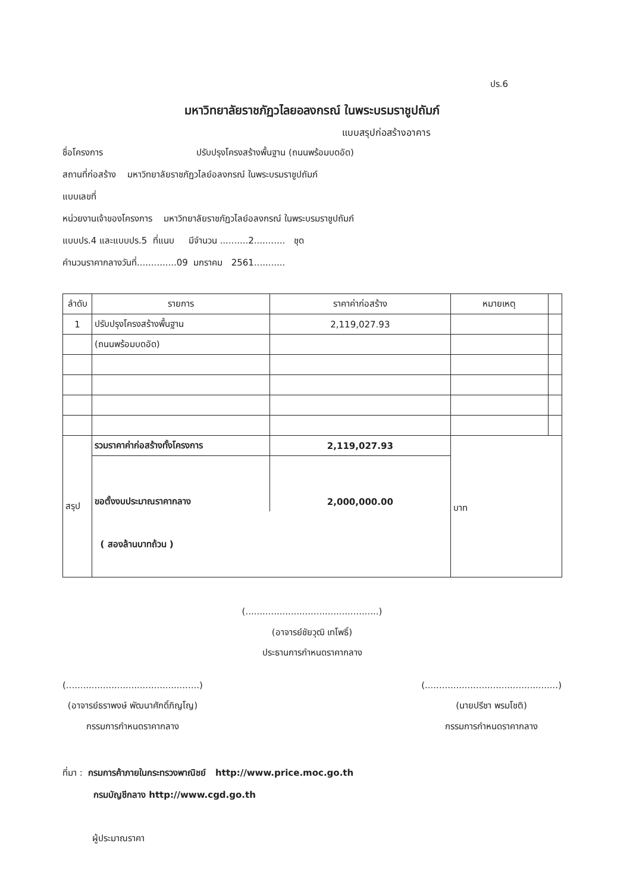ปร.6
มหาวิทยาลัยราชภัฏวไลยอลงกรณ์ ในพระบรมราชูปถัมภ์
แบบสรุปก่อสร้างอาคาร
ชื่อโครงการ ปรับปรุงโครงสร้างพื้นฐาน (ถนนพร้อมบดอัด)
สถานที่ก่อสร้าง มหาวิทยาลัยราชภัฏวไลย์อลงกรณ์ ในพระบรมราชูปถัมภ์
แบบเลขที่
หน่วยงานเจ้าของโครงการ มหาวิทยาลัยราชภัฏวไลย์อลงกรณ์ ในพระบรมราชูปถัมภ์
แบบปร.4 และแบบปร.5 ที่แนบ มีจำนวน ..........2........... ชุด
คำนวนราคากลางวันที่..............09 มกราคม 2561...........
| ลำดับ | รายการ | ราคาค่าก่อสร้าง | หมายเหตุ | |
| --- | --- | --- | --- | --- |
| 1 | ปรับปรุงโครงสร้างพื้นฐาน | 2,119,027.93 | | |
| | (ถนนพร้อมบดอัด) | | | |
| สรุป | รวมราคาค่าก่อสร้างทั้งโครงการ | 2,119,027.93 | บาท | |
| | ขอตั้งงบประมาณราคากลาง | 2,000,000.00 | | |
| | ( สองล้านบาทถ้วน ) | | | |
(...............................................)
(อาจารย์ชัยวุฒิ เทโพธิ์)
ประธานการกำหนดราคากลาง
(...............................................)
(อาจารย์ธราพงษ์ พัฒนาศักดิ์ภิญโญ)
กรรมการกำหนดราคากลาง
(...............................................)
(นายปรีชา พรมโชติ)
กรรมการกำหนดราคากลาง
ที่มา : กรมการค้าภายในกระทรวงพาณิชย์ http://www.price.moc.go.th
กรมบัญชีกลาง http://www.cgd.go.th
ผู้ประมาณราคา